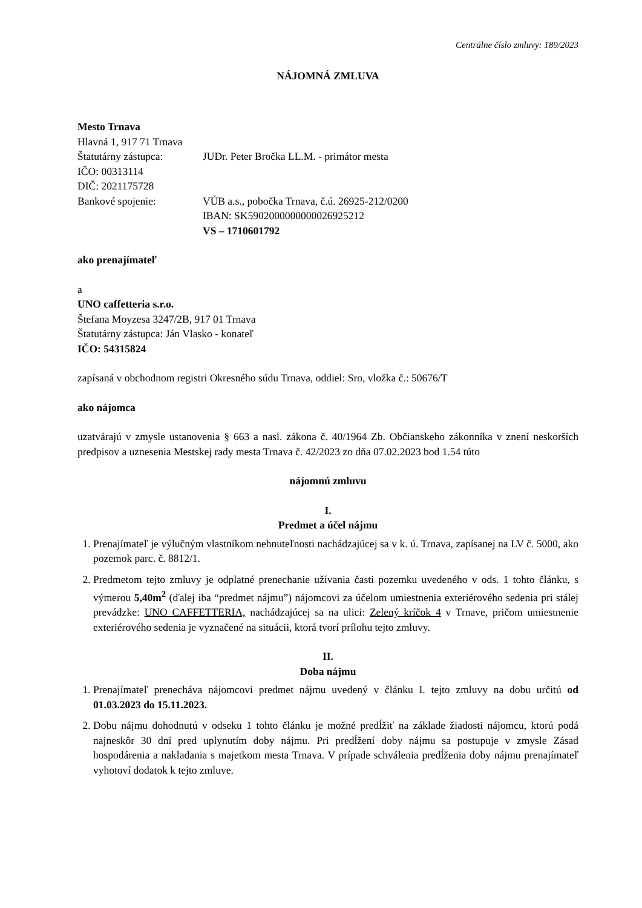Centrálne číslo zmluvy: 189/2023
NÁJOMNÁ ZMLUVA
Mesto Trnava
Hlavná 1, 917 71 Trnava
Štatutárny zástupca: JUDr. Peter Bročka LL.M. - primátor mesta
IČO: 00313114
DIČ: 2021175728
Bankové spojenie: VÚB a.s., pobočka Trnava, č.ú. 26925-212/0200
IBAN: SK5902000000000026925212
VS – 1710601792
ako prenajímateľ
a
UNO caffetteria s.r.o.
Štefana Moyzesa 3247/2B, 917 01 Trnava
Štatutárny zástupca: Ján Vlasko - konateľ
IČO: 54315824
zapísaná v obchodnom registri Okresného súdu Trnava, oddiel: Sro, vložka č.: 50676/T
ako nájomca
uzatvárajú v zmysle ustanovenia § 663 a nasl. zákona č. 40/1964 Zb. Občianskeho zákonníka v znení neskorších predpisov a uznesenia Mestskej rady mesta Trnava č. 42/2023 zo dňa 07.02.2023 bod 1.54 túto
nájomnú zmluvu
I.
Predmet a účel nájmu
1. Prenajímateľ je výlučným vlastníkom nehnuteľnosti nachádzajúcej sa v k. ú. Trnava, zapísanej na LV č. 5000, ako pozemok parc. č. 8812/1.
2. Predmetom tejto zmluvy je odplatné prenechanie užívania časti pozemku uvedeného v ods. 1 tohto článku, s výmerou 5,40m<sup>2</sup> (ďalej iba “predmet nájmu”) nájomcovi za účelom umiestnenia exteriérového sedenia pri stálej prevádzke: UNO CAFFETTERIA, nachádzajúcej sa na ulici: Zelený kríčok 4 v Trnave, pričom umiestnenie exteriérového sedenia je vyznačené na situácii, ktorá tvorí prílohu tejto zmluvy.
II.
Doba nájmu
1. Prenajímateľ prenecháva nájomcovi predmet nájmu uvedený v článku I. tejto zmluvy na dobu určitú od 01.03.2023 do 15.11.2023.
2. Dobu nájmu dohodnutú v odseku 1 tohto článku je možné predĺžiť na základe žiadosti nájomcu, ktorú podá najneskôr 30 dní pred uplynutím doby nájmu. Pri predĺžení doby nájmu sa postupuje v zmysle Zásad hospodárenia a nakladania s majetkom mesta Trnava. V prípade schválenia predĺženia doby nájmu prenajímateľ vyhotoví dodatok k tejto zmluve.